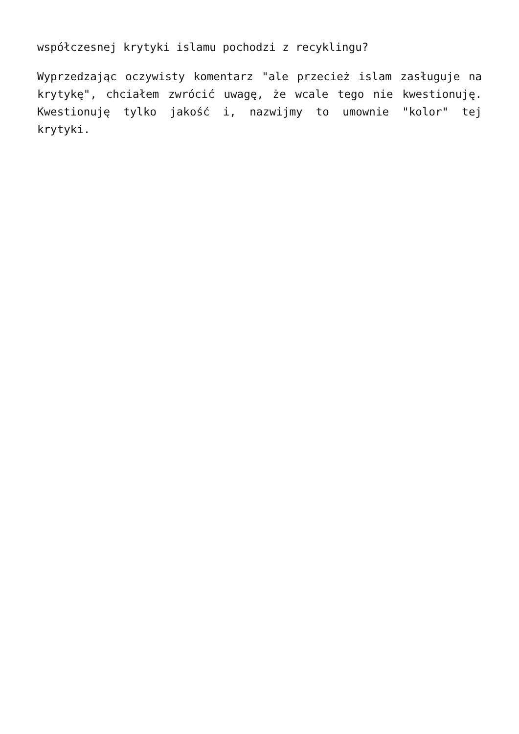współczesnej krytyki islamu pochodzi z recyklingu?
Wyprzedzając oczywisty komentarz "ale przecież islam zasługuje na krytykę", chciałem zwrócić uwagę, że wcale tego nie kwestionuję. Kwestionuję tylko jakość i, nazwijmy to umownie "kolor" tej krytyki.